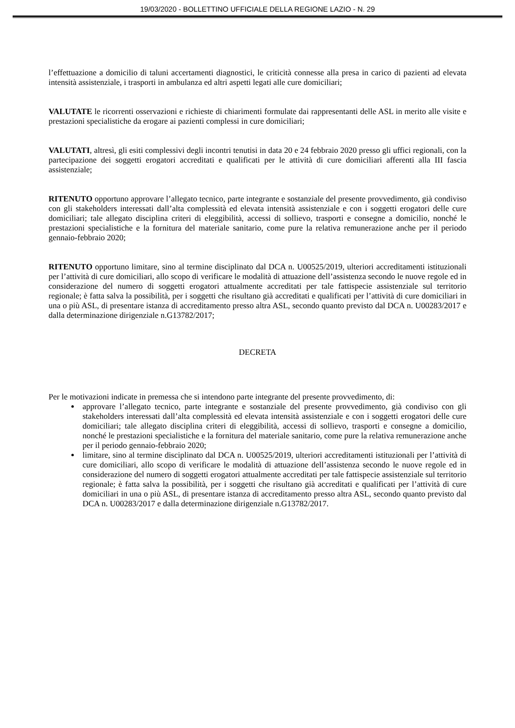19/03/2020 - BOLLETTINO UFFICIALE DELLA REGIONE LAZIO - N. 29
l’effettuazione a domicilio di taluni accertamenti diagnostici, le criticità connesse alla presa in carico di pazienti ad elevata intensità assistenziale, i trasporti in ambulanza ed altri aspetti legati alle cure domiciliari;
VALUTATE le ricorrenti osservazioni e richieste di chiarimenti formulate dai rappresentanti delle ASL in merito alle visite e prestazioni specialistiche da erogare ai pazienti complessi in cure domiciliari;
VALUTATI, altresì, gli esiti complessivi degli incontri tenutisi in data 20 e 24 febbraio 2020 presso gli uffici regionali, con la partecipazione dei soggetti erogatori accreditati e qualificati per le attività di cure domiciliari afferenti alla III fascia assistenziale;
RITENUTO opportuno approvare l’allegato tecnico, parte integrante e sostanziale del presente provvedimento, già condiviso con gli stakeholders interessati dall’alta complessità ed elevata intensità assistenziale e con i soggetti erogatori delle cure domiciliari; tale allegato disciplina criteri di eleggibilità, accessi di sollievo, trasporti e consegne a domicilio, nonché le prestazioni specialistiche e la fornitura del materiale sanitario, come pure la relativa remunerazione anche per il periodo gennaio-febbraio 2020;
RITENUTO opportuno limitare, sino al termine disciplinato dal DCA n. U00525/2019, ulteriori accreditamenti istituzionali per l’attività di cure domiciliari, allo scopo di verificare le modalità di attuazione dell’assistenza secondo le nuove regole ed in considerazione del numero di soggetti erogatori attualmente accreditati per tale fattispecie assistenziale sul territorio regionale; è fatta salva la possibilità, per i soggetti che risultano già accreditati e qualificati per l’attività di cure domiciliari in una o più ASL, di presentare istanza di accreditamento presso altra ASL, secondo quanto previsto dal DCA n. U00283/2017 e dalla determinazione dirigenziale n.G13782/2017;
DECRETA
Per le motivazioni indicate in premessa che si intendono parte integrante del presente provvedimento, di:
approvare l’allegato tecnico, parte integrante e sostanziale del presente provvedimento, già condiviso con gli stakeholders interessati dall’alta complessità ed elevata intensità assistenziale e con i soggetti erogatori delle cure domiciliari; tale allegato disciplina criteri di eleggibilità, accessi di sollievo, trasporti e consegne a domicilio, nonché le prestazioni specialistiche e la fornitura del materiale sanitario, come pure la relativa remunerazione anche per il periodo gennaio-febbraio 2020;
limitare, sino al termine disciplinato dal DCA n. U00525/2019, ulteriori accreditamenti istituzionali per l’attività di cure domiciliari, allo scopo di verificare le modalità di attuazione dell’assistenza secondo le nuove regole ed in considerazione del numero di soggetti erogatori attualmente accreditati per tale fattispecie assistenziale sul territorio regionale; è fatta salva la possibilità, per i soggetti che risultano già accreditati e qualificati per l’attività di cure domiciliari in una o più ASL, di presentare istanza di accreditamento presso altra ASL, secondo quanto previsto dal DCA n. U00283/2017 e dalla determinazione dirigenziale n.G13782/2017.